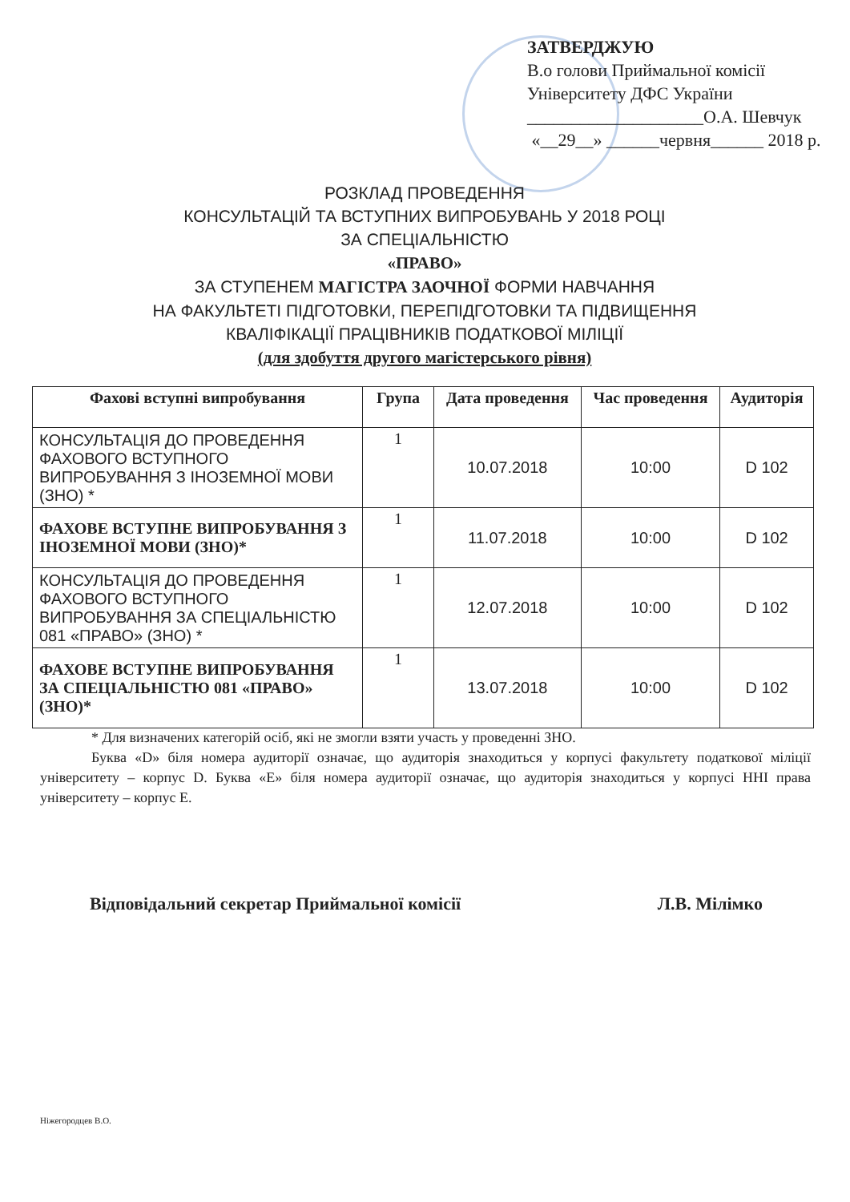ЗАТВЕРДЖУЮ
В.о голови Приймальної комісії
Університету ДФС України
____________________О.А. Шевчук
«__29__» ______червня______ 2018 р.
РОЗКЛАД ПРОВЕДЕННЯ
КОНСУЛЬТАЦІЙ ТА ВСТУПНИХ ВИПРОБУВАНЬ У 2018 РОЦІ
ЗА СПЕЦІАЛЬНІСТЮ
«ПРАВО»
ЗА СТУПЕНЕМ МАГІСТРА ЗАОЧНОЇ ФОРМИ НАВЧАННЯ
НА ФАКУЛЬТЕТІ ПІДГОТОВКИ, ПЕРЕПІДГОТОВКИ ТА ПІДВИЩЕННЯ
КВАЛІФІКАЦІЇ ПРАЦІВНИКІВ ПОДАТКОВОЇ МІЛІЦІЇ
(для здобуття другого магістерського рівня)
| Фахові вступні випробування | Група | Дата проведення | Час проведення | Аудиторія |
| --- | --- | --- | --- | --- |
| КОНСУЛЬТАЦІЯ ДО ПРОВЕДЕННЯ ФАХОВОГО ВСТУПНОГО ВИПРОБУВАННЯ З ІНОЗЕМНОЇ МОВИ (ЗНО) * | 1 | 10.07.2018 | 10:00 | D 102 |
| ФАХОВЕ ВСТУПНЕ ВИПРОБУВАННЯ З ІНОЗЕМНОЇ МОВИ (ЗНО)* | 1 | 11.07.2018 | 10:00 | D 102 |
| КОНСУЛЬТАЦІЯ ДО ПРОВЕДЕННЯ ФАХОВОГО ВСТУПНОГО ВИПРОБУВАННЯ ЗА СПЕЦІАЛЬНІСТЮ 081 «ПРАВО» (ЗНО) * | 1 | 12.07.2018 | 10:00 | D 102 |
| ФАХОВЕ ВСТУПНЕ ВИПРОБУВАННЯ ЗА СПЕЦІАЛЬНІСТЮ 081 «ПРАВО» (ЗНО)* | 1 | 13.07.2018 | 10:00 | D 102 |
* Для визначених категорій осіб, які не змогли взяти участь у проведенні ЗНО.
Буква «D» біля номера аудиторії означає, що аудиторія знаходиться у корпусі факультету податкової міліції університету – корпус D. Буква «E» біля номера аудиторії означає, що аудиторія знаходиться у корпусі ННІ права університету – корпус E.
Відповідальний секретар Приймальної комісії Л.В. Мілімко
Ніжегородцев В.О.